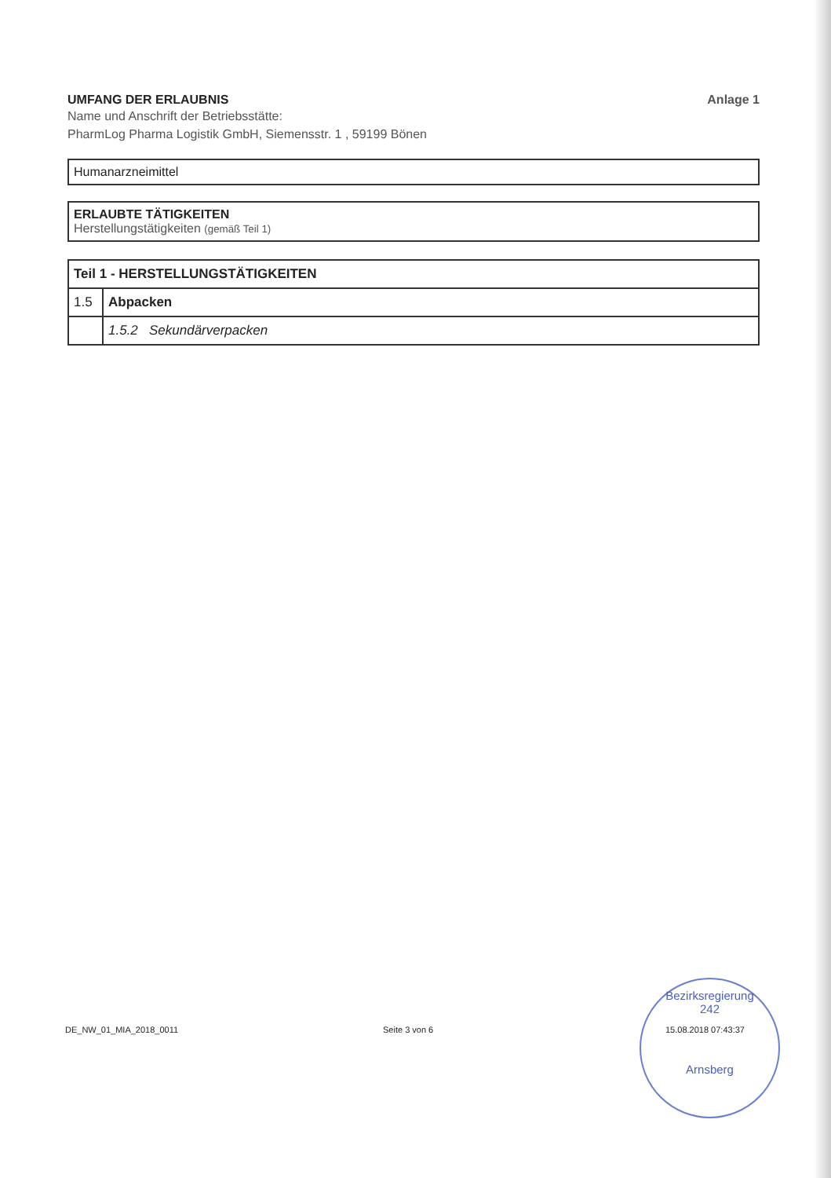UMFANG DER ERLAUBNIS Anlage 1
Name und Anschrift der Betriebsstätte:
PharmLog Pharma Logistik GmbH, Siemensstr. 1 , 59199 Bönen
Humanarzneimittel
ERLAUBTE TÄTIGKEITEN
Herstellungstätigkeiten (gemäß Teil 1)
| Teil 1 - HERSTELLUNGSTÄTIGKEITEN | |
| 1.5 | Abpacken |
| | 1.5.2 Sekundärverpacken |
Bezirksregierung
242
Arnsberg
DE_NW_01_MIA_2018_0011 Seite 3 von 6 15.08.2018 07:43:37